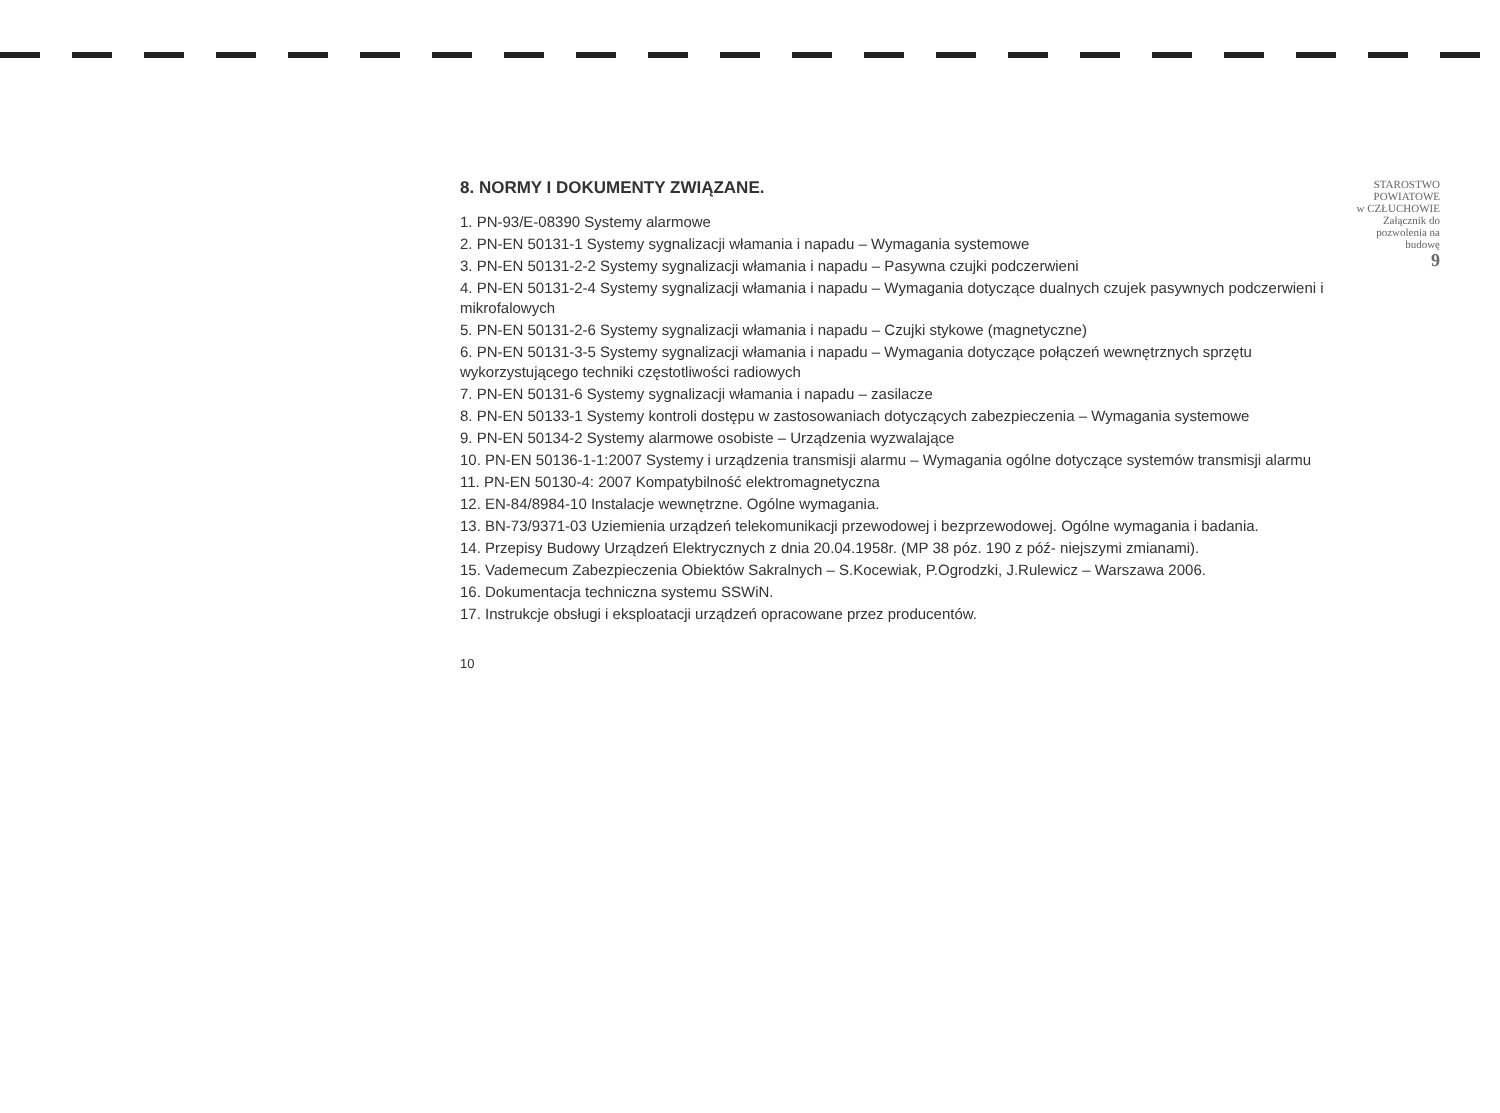8. NORMY I DOKUMENTY ZWIĄZANE.
1. PN-93/E-08390 Systemy alarmowe
2. PN-EN 50131-1 Systemy sygnalizacji włamania i napadu – Wymagania systemowe
3. PN-EN 50131-2-2 Systemy sygnalizacji włamania i napadu – Pasywna czujki podczerwieni
4. PN-EN 50131-2-4 Systemy sygnalizacji włamania i napadu – Wymagania dotyczące dualnych czujek pasywnych podczerwieni i mikrofalowych
5. PN-EN 50131-2-6 Systemy sygnalizacji włamania i napadu – Czujki stykowe (magnetyczne)
6. PN-EN 50131-3-5 Systemy sygnalizacji włamania i napadu – Wymagania dotyczące połączeń wewnętrznych sprzętu wykorzystującego techniki częstotliwości radiowych
7. PN-EN 50131-6 Systemy sygnalizacji włamania i napadu – zasilacze
8. PN-EN 50133-1 Systemy kontroli dostępu w zastosowaniach dotyczących zabezpieczenia – Wymagania systemowe
9. PN-EN 50134-2 Systemy alarmowe osobiste – Urządzenia wyzwalające
10. PN-EN 50136-1-1:2007 Systemy i urządzenia transmisji alarmu – Wymagania ogólne dotyczące systemów transmisji alarmu
11. PN-EN 50130-4: 2007 Kompatybilność elektromagnetyczna
12. EN-84/8984-10 Instalacje wewnętrzne. Ogólne wymagania.
13. BN-73/9371-03 Uziemienia urządzeń telekomunikacji przewodowej i bezprzewodowej. Ogólne wymagania i badania.
14. Przepisy Budowy Urządzeń Elektrycznych z dnia 20.04.1958r. (MP 38 póz. 190 z póź- niejszymi zmianami).
15. Vademecum Zabezpieczenia Obiektów Sakralnych – S.Kocewiak, P.Ogrodzki, J.Rulewicz – Warszawa 2006.
16. Dokumentacja techniczna systemu SSWiN.
17. Instrukcje obsługi i eksploatacji urządzeń opracowane przez producentów.
10
STAROSTWO
POWIATOWE
w CZŁUCHOWIE
Załącznik do
pozwolenia na budowę
9